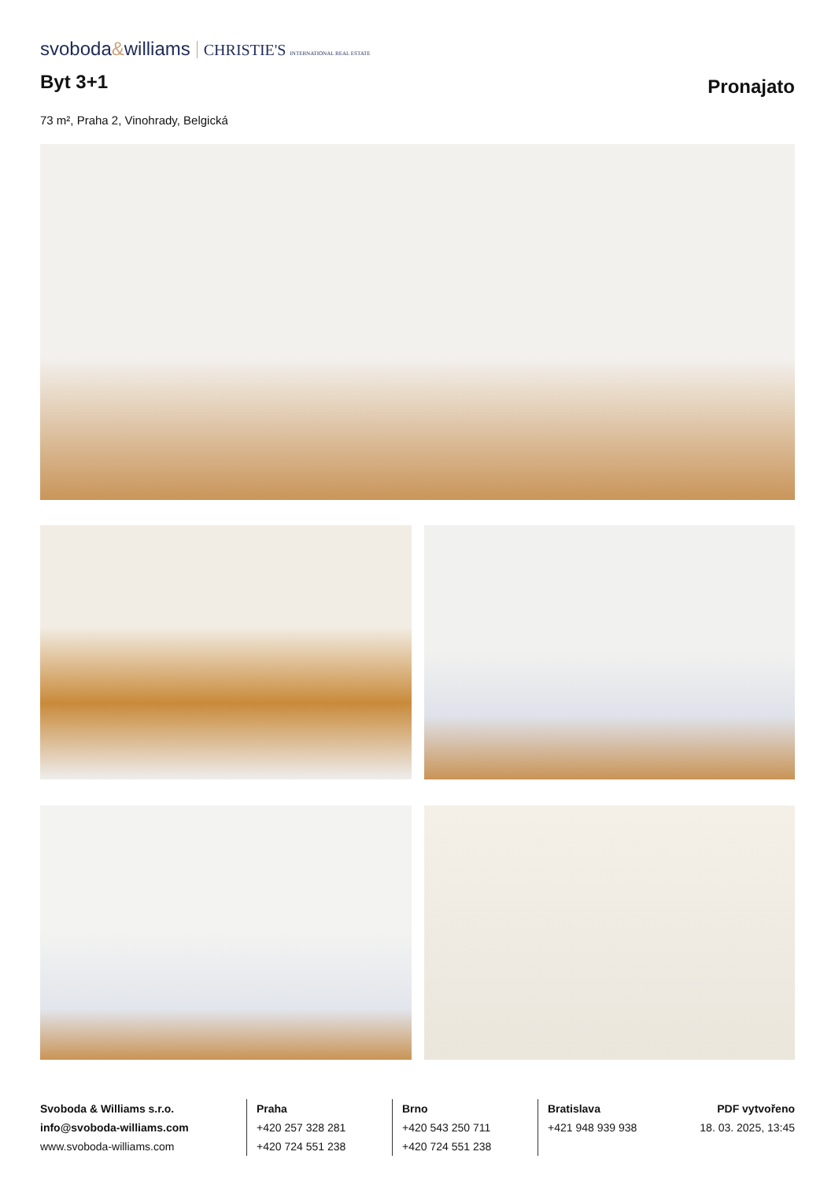svoboda&williams CHRISTIE'S INTERNATIONAL REAL ESTATE
Byt 3+1
Pronajato
73 m², Praha 2, Vinohrady, Belgická
Svoboda & Williams s.r.o.
info@svoboda-williams.com
www.svoboda-williams.com
Praha
+420 257 328 281
+420 724 551 238
Brno
+420 543 250 711
+420 724 551 238
Bratislava
+421 948 939 938
PDF vytvořeno
18. 03. 2025, 13:45